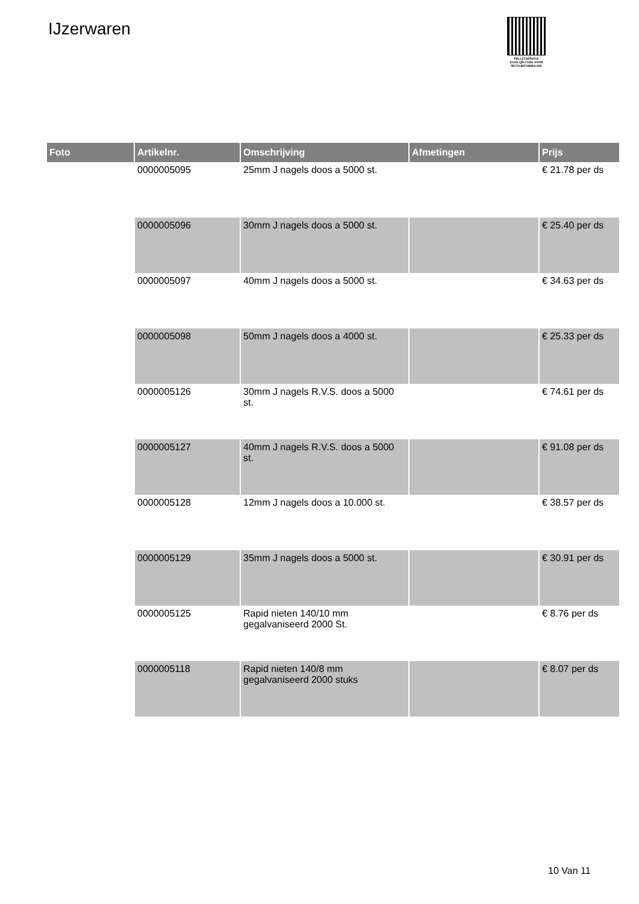IJzerwaren
PALLETSERVICE
SCAN QR-CODE VOOR RETOURFORMULIER
| Foto | Artikelnr. | Omschrijving | Afmetingen | Prijs |
| --- | --- | --- | --- | --- |
| | 0000005095 | 25mm J nagels doos a 5000 st. | | € 21.78 per ds |
| | 0000005096 | 30mm J nagels doos a 5000 st. | | € 25.40 per ds |
| | 0000005097 | 40mm J nagels doos a 5000 st. | | € 34.63 per ds |
| | 0000005098 | 50mm J nagels doos a 4000 st. | | € 25.33 per ds |
| | 0000005126 | 30mm J nagels R.V.S. doos a 5000 st. | | € 74.61 per ds |
| | 0000005127 | 40mm J nagels R.V.S. doos a 5000 st. | | € 91.08 per ds |
| | 0000005128 | 12mm J nagels doos a 10.000 st. | | € 38.57 per ds |
| | 0000005129 | 35mm J nagels doos a 5000 st. | | € 30.91 per ds |
| | 0000005125 | Rapid nieten 140/10 mm gegalvaniseerd 2000 St. | | € 8.76 per ds |
| | 0000005118 | Rapid nieten 140/8 mm gegalvaniseerd 2000 stuks | | € 8.07 per ds |
10 Van 11